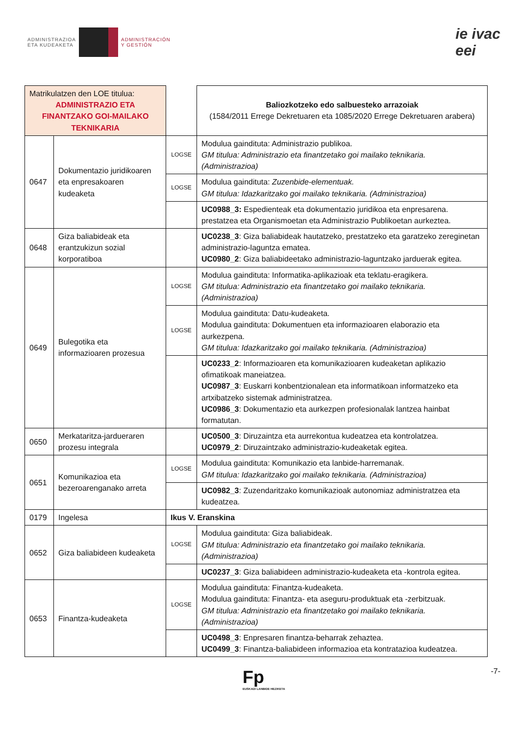ADMINISTRAZIOA
ETA KUDEAKETA
ADMINISTRACIÓN
Y GESTIÓN
ie ivac
eei
| Matrikulatzen den LOE titulua: ADMINISTRAZIO ETA FINANTZAKO GOI-MAILAKO TEKNIKARIA | | | Baliozkotzeko edo salbuesteko arrazoiak (1584/2011 Errege Dekretuaren eta 1085/2020 Errege Dekretuaren arabera) |
| 0647 | Dokumentazio juridikoaren eta enpresakoaren kudeaketa | LOGSE | Modulua gaindituta: Administrazio publikoa. GM titulua: Administrazio eta finantzetako goi mailako teknikaria. (Administrazioa) |
| | | LOGSE | Modulua gaindituta: Zuzenbide-elementuak. GM titulua: Idazkaritzako goi mailako teknikaria. (Administrazioa) |
| | | | UC0988_3: Espedienteak eta dokumentazio juridikoa eta enpresarena. prestatzea eta Organismoetan eta Administrazio Publikoetan aurkeztea. |
| 0648 | Giza baliabideak eta erantzukizun sozial korporatiboa | | UC0238_3 : Giza baliabideak hautatzeko, prestatzeko eta garatzeko zereginetan administrazio-laguntza ematea. UC0980_2 : Giza baliabideetako administrazio-laguntzako jarduerak egitea. |
| 0649 | Bulegotika eta informazioaren prozesua | LOGSE | Modulua gaindituta: Informatika-aplikazioak eta teklatu-eragikera. GM titulua: Administrazio eta finantzetako goi mailako teknikaria. (Administrazioa) |
| | | LOGSE | Modulua gaindituta: Datu-kudeaketa. Modulua gaindituta: Dokumentuen eta informazioaren elaborazio eta aurkezpena. GM titulua: Idazkaritzako goi mailako teknikaria. (Administrazioa) |
| | | | UC0233_2 : Informazioaren eta komunikazioaren kudeaketan aplikazio ofimatikoak maneiatzea. UC0987_3 : Euskarri konbentzionalean eta informatikoan informatzeko eta artxibatzeko sistemak administratzea. UC0986_3 : Dokumentazio eta aurkezpen profesionalak lantzea hainbat formatutan. |
| 0650 | Merkataritza-jardueraren prozesu integrala | | UC0500_3 : Diruzaintza eta aurrekontua kudeatzea eta kontrolatzea. UC0979_2 : Diruzaintzako administrazio-kudeaketak egitea. |
| 0651 | Komunikazioa eta bezeroarenganako arreta | LOGSE | Modulua gaindituta: Komunikazio eta lanbide-harremanak. GM titulua: Idazkaritzako goi mailako teknikaria. (Administrazioa) |
| | | | UC0982_3 : Zuzendaritzako komunikazioak autonomiaz administratzea eta kudeatzea. |
| 0179 | Ingelesa | Ikus V. Eranskina | |
| 0652 | Giza baliabideen kudeaketa | LOGSE | Modulua gaindituta: Giza baliabideak. GM titulua: Administrazio eta finantzetako goi mailako teknikaria. (Administrazioa) |
| | | | UC0237_3 : Giza baliabideen administrazio-kudeaketa eta -kontrola egitea. |
| 0653 | Finantza-kudeaketa | LOGSE | Modulua gaindituta: Finantza-kudeaketa. Modulua gaindituta: Finantza- eta aseguru-produktuak eta -zerbitzuak. GM titulua: Administrazio eta finantzetako goi mailako teknikaria. (Administrazioa) |
| | | | UC0498_3 : Enpresaren finantza-beharrak zehaztea. UC0499_3 : Finantza-baliabideen informazioa eta kontratazioa kudeatzea. |
Fp
EUSKADI LANBIDE HEZIKETA
-7-